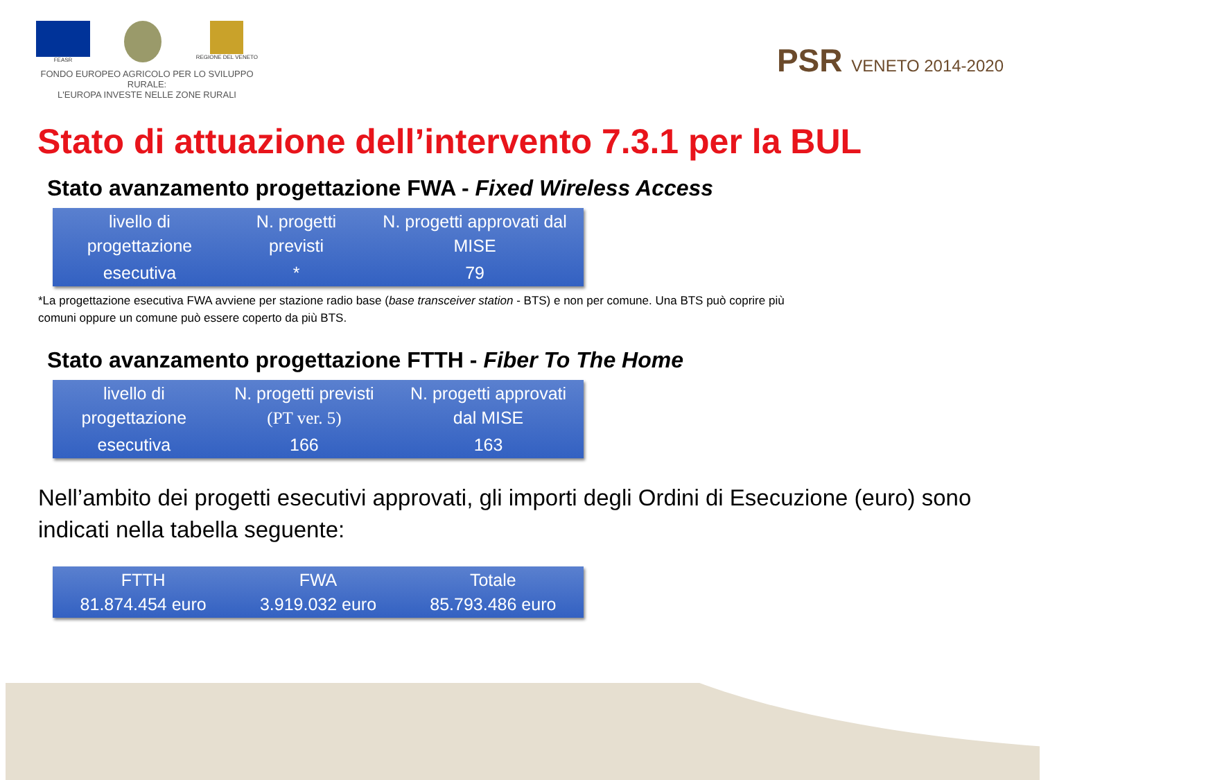FEASR REGIONE DEL VENETO
FONDO EUROPEO AGRICOLO PER LO SVILUPPO RURALE:
L'EUROPA INVESTE NELLE ZONE RURALI
PSR VENETO 2014-2020
Stato di attuazione dell’intervento 7.3.1 per la BUL
Stato avanzamento progettazione FWA - Fixed Wireless Access
| livello di progettazione | N. progetti previsti | N. progetti approvati dal MISE |
| esecutiva | * | 79 |
*La progettazione esecutiva FWA avviene per stazione radio base (base transceiver station - BTS) e non per comune. Una BTS può coprire più comuni oppure un comune può essere coperto da più BTS.
Stato avanzamento progettazione FTTH - Fiber To The Home
| livello di progettazione | N. progetti previsti (PT ver. 5) | N. progetti approvati dal MISE |
| esecutiva | 166 | 163 |
Nell’ambito dei progetti esecutivi approvati, gli importi degli Ordini di Esecuzione (euro) sono indicati nella tabella seguente:
| FTTH 81.874.454 euro | FWA 3.919.032 euro | Totale 85.793.486 euro |